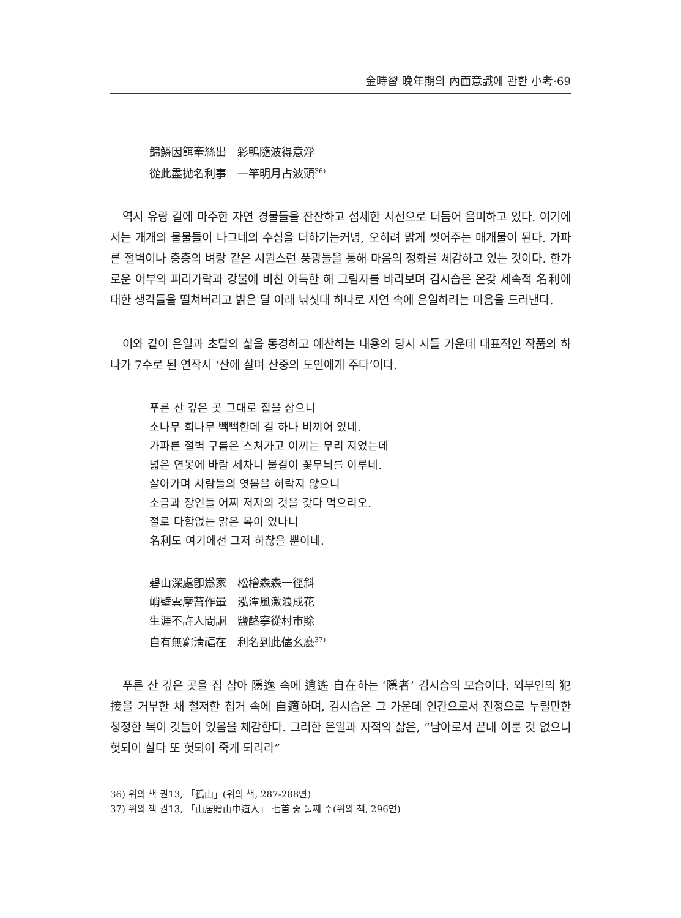金時習 晩年期의 內面意識에 관한 小考·69
錦鱗因餌牽絲出　彩鴨隨波得意浮
從此盡抛名利事　一竿明月占波頭<sup>36)</sup>
역시 유랑 길에 마주한 자연 경물들을 잔잔하고 섬세한 시선으로 더듬어 음미하고 있다. 여기에서는 개개의 물물들이 나그네의 수심을 더하기는커녕, 오히려 맑게 씻어주는 매개물이 된다. 가파른 절벽이나 층층의 벼랑 같은 시원스런 풍광들을 통해 마음의 정화를 체감하고 있는 것이다. 한가로운 어부의 피리가락과 강물에 비친 아득한 해 그림자를 바라보며 김시습은 온갖 세속적 名利에 대한 생각들을 떨쳐버리고 밝은 달 아래 낚싯대 하나로 자연 속에 은일하려는 마음을 드러낸다.
이와 같이 은일과 초탈의 삶을 동경하고 예찬하는 내용의 당시 시들 가운데 대표적인 작품의 하나가 7수로 된 연작시 ‘산에 살며 산중의 도인에게 주다’이다.
푸른 산 깊은 곳 그대로 집을 삼으니
소나무 회나무 빽빽한데 길 하나 비끼어 있네.
가파른 절벽 구름은 스쳐가고 이끼는 무리 지었는데
넓은 연못에 바람 세차니 물결이 꽃무늬를 이루네.
살아가며 사람들의 엿봄을 허락지 않으니
소금과 장인들 어찌 저자의 것을 갖다 먹으리오.
절로 다함없는 맑은 복이 있나니
名利도 여기에선 그저 하찮을 뿐이네.
碧山深處卽爲家　松檜森森一徑斜
峭壁雲摩苔作暈　泓潭風激浪成花
生涯不許人間詗　鹽酪寧從村市賖
自有無窮淸福在　利名到此儘幺麽<sup>37)</sup>
푸른 산 깊은 곳을 집 삼아 隱逸 속에 逍遙 自在하는 ‘隱者’ 김시습의 모습이다. 외부인의 犯接을 거부한 채 철저한 칩거 속에 自適하며, 김시습은 그 가운데 인간으로서 진정으로 누릴만한 청정한 복이 깃들어 있음을 체감한다. 그러한 은일과 자적의 삶은, “남아로서 끝내 이룬 것 없으니 헛되이 살다 또 헛되이 죽게 되리라”
36) 위의 책 권13, 「孤山」(위의 책, 287-288면)
37) 위의 책 권13, 「山居贈山中道人」 七首 중 둘째 수(위의 책, 296면)